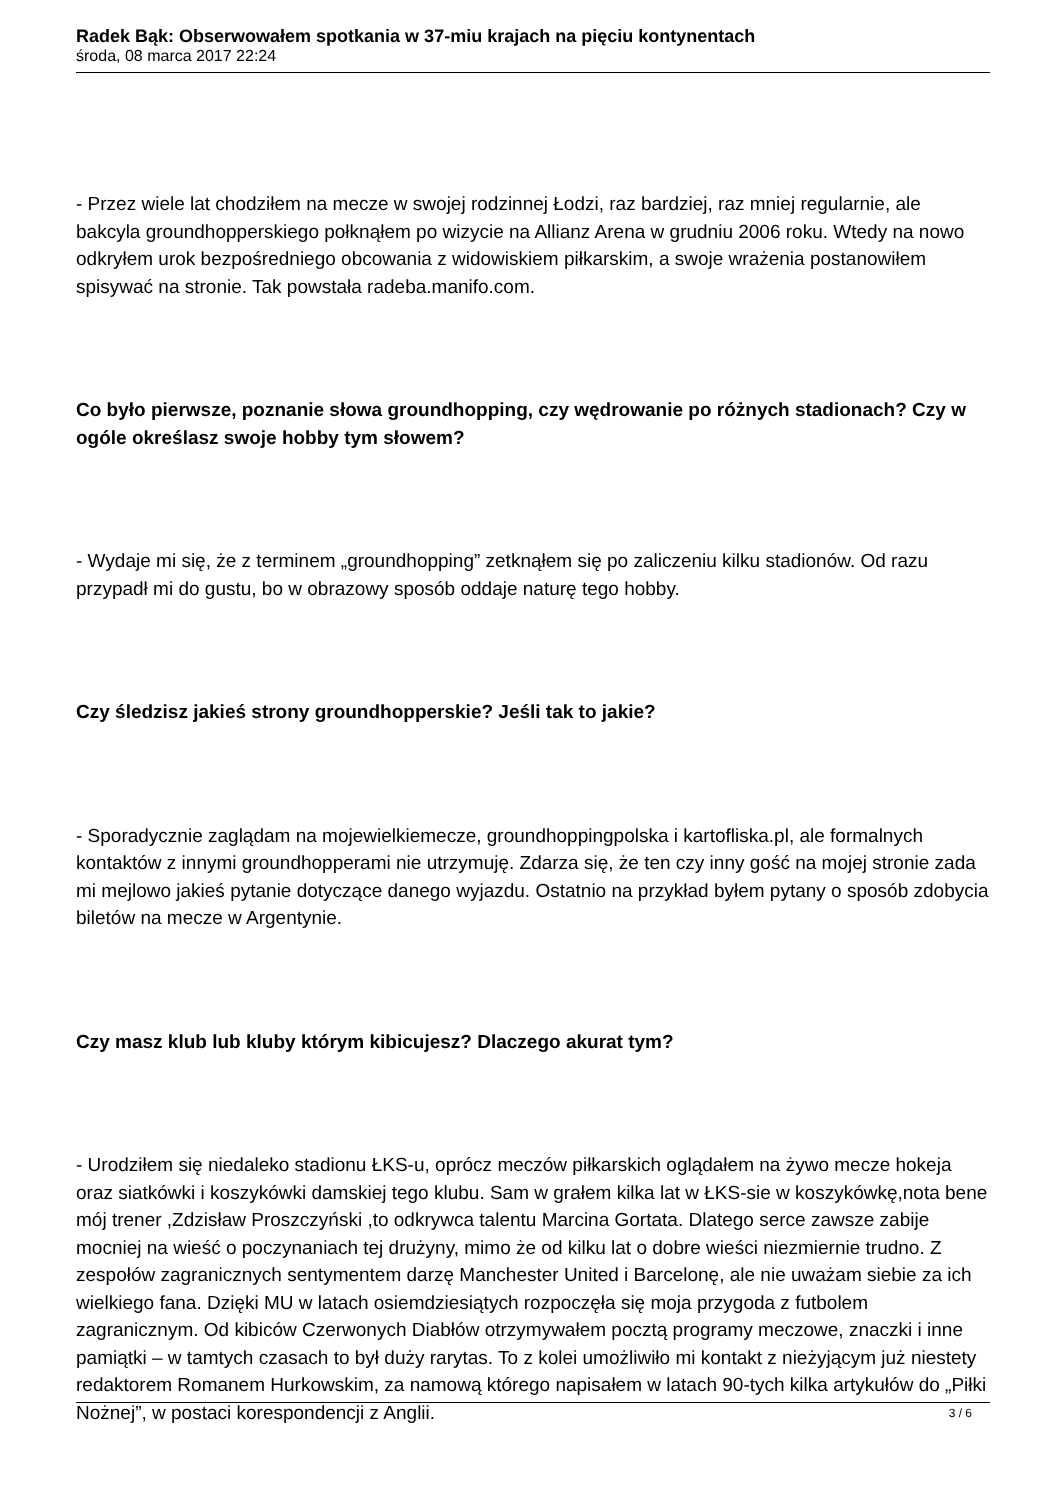Radek Bąk: Obserwowałem spotkania w 37-miu krajach na pięciu kontynentach
środa, 08 marca 2017 22:24
- Przez wiele lat chodziłem na mecze w swojej rodzinnej Łodzi, raz bardziej, raz mniej regularnie, ale bakcyla groundhopperskiego połknąłem po wizycie na Allianz Arena w grudniu 2006 roku. Wtedy na nowo odkryłem urok bezpośredniego obcowania z widowiskiem piłkarskim, a swoje wrażenia postanowiłem spisywać na stronie. Tak powstała radeba.manifo.com.
Co było pierwsze, poznanie słowa groundhopping, czy wędrowanie po różnych stadionach? Czy w ogóle określasz swoje hobby tym słowem?
- Wydaje mi się, że z terminem „groundhopping” zetknąłem się po zaliczeniu kilku stadionów. Od razu przypadł mi do gustu, bo w obrazowy sposób oddaje naturę tego hobby.
Czy śledzisz jakieś strony groundhopperskie? Jeśli tak to jakie?
- Sporadycznie zaglądam na mojewielkiemecze, groundhoppingpolska i kartofliska.pl, ale formalnych kontaktów z innymi groundhopperami nie utrzymuję. Zdarza się, że ten czy inny gość na mojej stronie zada mi mejlowo jakieś pytanie dotyczące danego wyjazdu. Ostatnio na przykład byłem pytany o sposób zdobycia biletów na mecze w Argentynie.
Czy masz klub lub kluby którym kibicujesz? Dlaczego akurat tym?
- Urodziłem się niedaleko stadionu ŁKS-u, oprócz meczów piłkarskich oglądałem na żywo mecze hokeja oraz siatkówki i koszykówki damskiej tego klubu. Sam w grałem kilka lat w ŁKS-sie w koszykówkę,nota bene mój trener ,Zdzisław Proszczyński ,to odkrywca talentu Marcina Gortata. Dlatego serce zawsze zabije mocniej na wieść o poczynaniach tej drużyny, mimo że od kilku lat o dobre wieści niezmiernie trudno. Z zespołów zagranicznych sentymentem darzę Manchester United i Barcelonę, ale nie uważam siebie za ich wielkiego fana. Dzięki MU w latach osiemdziesiątych rozpoczęła się moja przygoda z futbolem zagranicznym. Od kibiców Czerwonych Diabłów otrzymywałem pocztą programy meczowe, znaczki i inne pamiątki – w tamtych czasach to był duży rarytas. To z kolei umożliwiło mi kontakt z nieżyjącym już niestety redaktorem Romanem Hurkowskim, za namową którego napisałem w latach 90-tych kilka artykułów do „Piłki Nożnej”, w postaci korespondencji z Anglii.
3 / 6